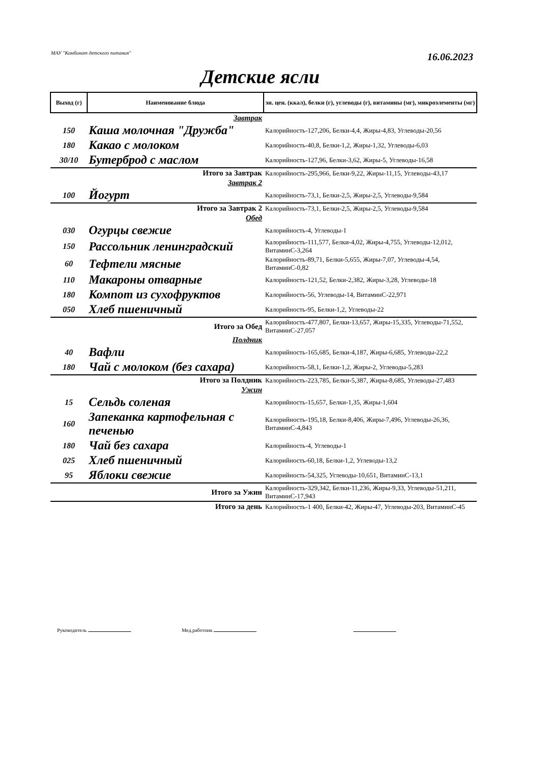МАУ "Комбинат детского питания" 16.06.2023
Детские ясли
| Выход (г) | Наименование блюда | эн. цен. (ккал), белки (г), углеводы (г), витамины (мг), микроэлементы (мг) |
| --- | --- | --- |
| Завтрак | | |
| 150 | Каша молочная "Дружба" | Калорийность-127,206, Белки-4,4, Жиры-4,83, Углеводы-20,56 |
| 180 | Какао с молоком | Калорийность-40,8, Белки-1,2, Жиры-1,32, Углеводы-6,03 |
| 30/10 | Бутерброд с маслом | Калорийность-127,96, Белки-3,62, Жиры-5, Углеводы-16,58 |
| Итого за Завтрак | | Калорийность-295,966, Белки-9,22, Жиры-11,15, Углеводы-43,17 |
| Завтрак 2 | | |
| 100 | Йогурт | Калорийность-73,1, Белки-2,5, Жиры-2,5, Углеводы-9,584 |
| Итого за Завтрак 2 | | Калорийность-73,1, Белки-2,5, Жиры-2,5, Углеводы-9,584 |
| Обед | | |
| 030 | Огурцы свежие | Калорийность-4, Углеводы-1 |
| 150 | Рассольник ленинградский | Калорийность-111,577, Белки-4,02, Жиры-4,755, Углеводы-12,012, ВитаминС-3,264 |
| 60 | Тефтели мясные | Калорийность-89,71, Белки-5,655, Жиры-7,07, Углеводы-4,54, ВитаминС-0,82 |
| 110 | Макароны отварные | Калорийность-121,52, Белки-2,382, Жиры-3,28, Углеводы-18 |
| 180 | Компот из сухофруктов | Калорийность-56, Углеводы-14, ВитаминС-22,971 |
| 050 | Хлеб пшеничный | Калорийность-95, Белки-1,2, Углеводы-22 |
| Итого за Обед | | Калорийность-477,807, Белки-13,657, Жиры-15,335, Углеводы-71,552, ВитаминС-27,057 |
| Полдник | | |
| 40 | Вафли | Калорийность-165,685, Белки-4,187, Жиры-6,685, Углеводы-22,2 |
| 180 | Чай с молоком (без сахара) | Калорийность-58,1, Белки-1,2, Жиры-2, Углеводы-5,283 |
| Итого за Полдник | | Калорийность-223,785, Белки-5,387, Жиры-8,685, Углеводы-27,483 |
| Ужин | | |
| 15 | Сельдь соленая | Калорийность-15,657, Белки-1,35, Жиры-1,604 |
| 160 | Запеканка картофельная с печенью | Калорийность-195,18, Белки-8,406, Жиры-7,496, Углеводы-26,36, ВитаминС-4,843 |
| 180 | Чай без сахара | Калорийность-4, Углеводы-1 |
| 025 | Хлеб пшеничный | Калорийность-60,18, Белки-1,2, Углеводы-13,2 |
| 95 | Яблоки свежие | Калорийность-54,325, Углеводы-10,651, ВитаминС-13,1 |
| Итого за Ужин | | Калорийность-329,342, Белки-11,236, Жиры-9,33, Углеводы-51,211, ВитаминС-17,943 |
| Итого за день | | Калорийность-1 400, Белки-42, Жиры-47, Углеводы-203, ВитаминС-45 |
Руководитель Мед.работник